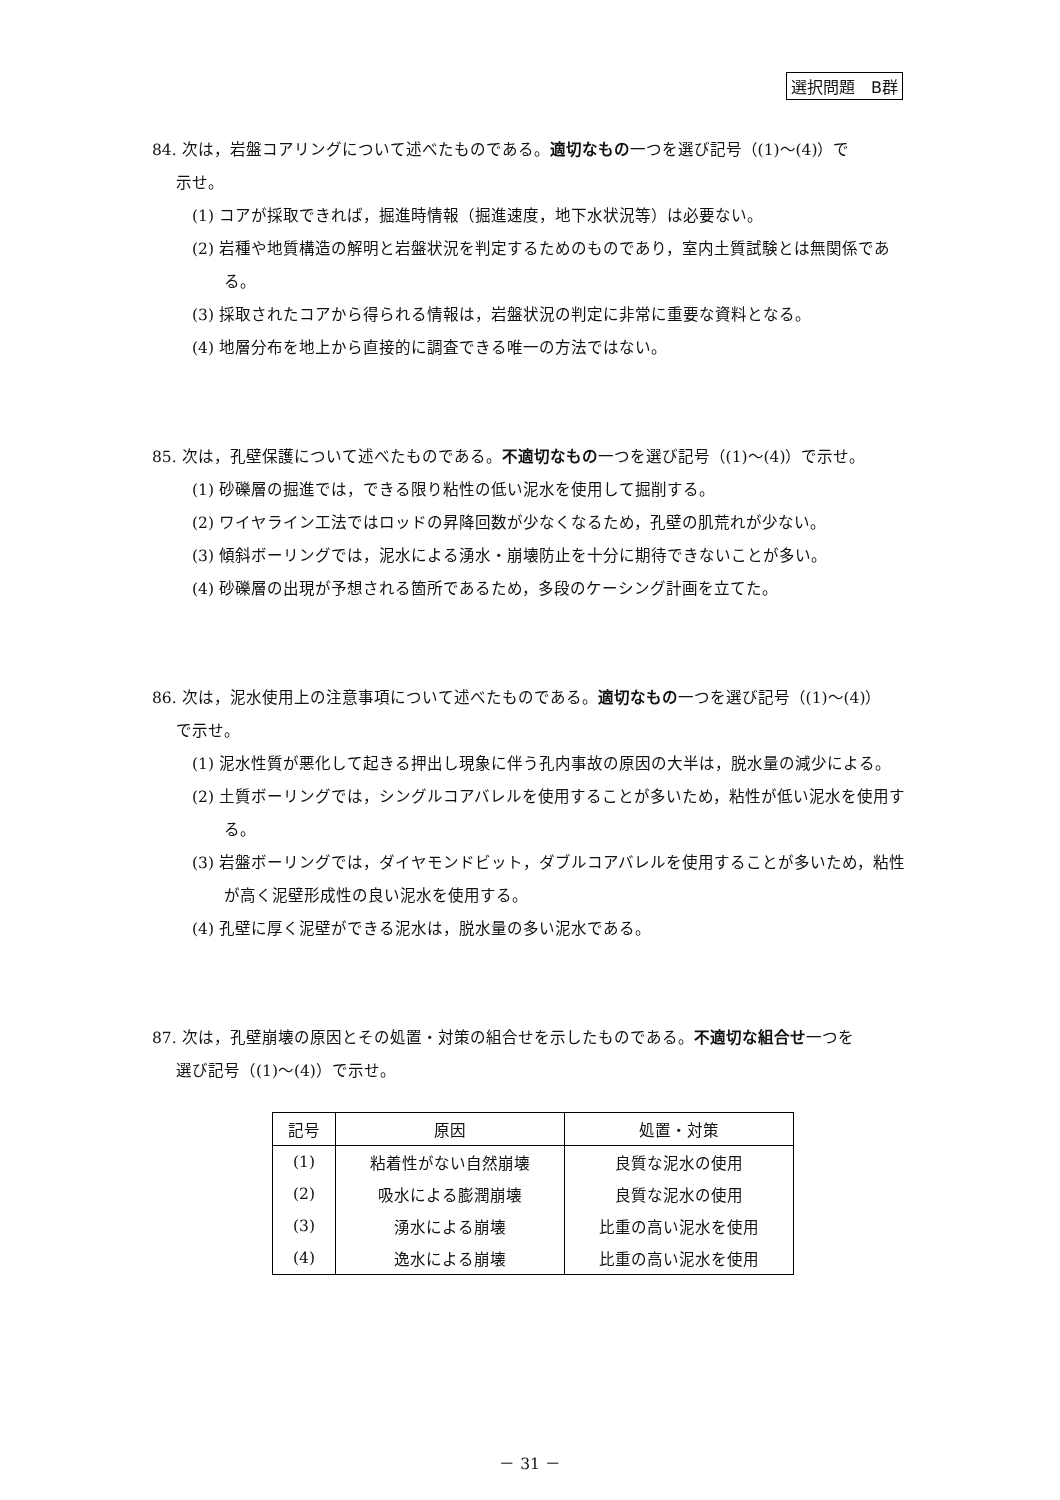選択問題　B群
84. 次は，岩盤コアリングについて述べたものである。適切なもの一つを選び記号（(1)～(4)）で
示せ。
(1) コアが採取できれば，掘進時情報（掘進速度，地下水状況等）は必要ない。
(2) 岩種や地質構造の解明と岩盤状況を判定するためのものであり，室内土質試験とは無関係である。
(3) 採取されたコアから得られる情報は，岩盤状況の判定に非常に重要な資料となる。
(4) 地層分布を地上から直接的に調査できる唯一の方法ではない。
85. 次は，孔壁保護について述べたものである。不適切なもの一つを選び記号（(1)～(4)）で示せ。
(1) 砂礫層の掘進では，できる限り粘性の低い泥水を使用して掘削する。
(2) ワイヤライン工法ではロッドの昇降回数が少なくなるため，孔壁の肌荒れが少ない。
(3) 傾斜ボーリングでは，泥水による湧水・崩壊防止を十分に期待できないことが多い。
(4) 砂礫層の出現が予想される箇所であるため，多段のケーシング計画を立てた。
86. 次は，泥水使用上の注意事項について述べたものである。適切なもの一つを選び記号（(1)～(4)）
で示せ。
(1) 泥水性質が悪化して起きる押出し現象に伴う孔内事故の原因の大半は，脱水量の減少による。
(2) 土質ボーリングでは，シングルコアバレルを使用することが多いため，粘性が低い泥水を使用する。
(3) 岩盤ボーリングでは，ダイヤモンドビット，ダブルコアバレルを使用することが多いため，粘性が高く泥壁形成性の良い泥水を使用する。
(4) 孔壁に厚く泥壁ができる泥水は，脱水量の多い泥水である。
87. 次は，孔壁崩壊の原因とその処置・対策の組合せを示したものである。不適切な組合せ一つを
選び記号（(1)～(4)）で示せ。
| 記号 | 原因 | 処置・対策 |
| --- | --- | --- |
| (1) | 粘着性がない自然崩壊 | 良質な泥水の使用 |
| (2) | 吸水による膨潤崩壊 | 良質な泥水の使用 |
| (3) | 湧水による崩壊 | 比重の高い泥水を使用 |
| (4) | 逸水による崩壊 | 比重の高い泥水を使用 |
－ 31 －